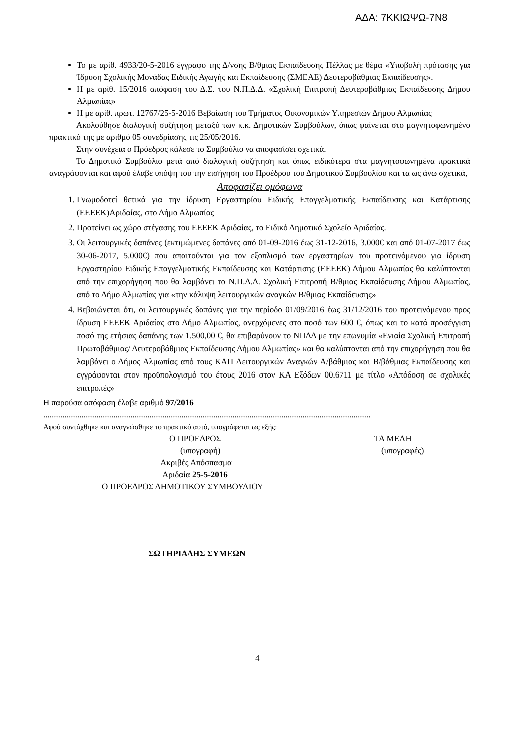ΑΔΑ: 7ΚΚΙΩΨΩ-7Ν8
Το με αρίθ. 4933/20-5-2016 έγγραφο της Δ/νσης Β/θμιας Εκπαίδευσης Πέλλας με θέμα «Υποβολή πρότασης για Ίδρυση Σχολικής Μονάδας Ειδικής Αγωγής και Εκπαίδευσης (ΣΜΕΑΕ) Δευτεροβάθμιας Εκπαίδευσης».
Η με αρίθ. 15/2016 απόφαση του Δ.Σ. του Ν.Π.Δ.Δ. «Σχολική Επιτροπή Δευτεροβάθμιας Εκπαίδευσης Δήμου Αλμωπίας»
Η με αρίθ. πρωτ. 12767/25-5-2016 Βεβαίωση του Τμήματος Οικονομικών Υπηρεσιών Δήμου Αλμωπίας
Ακολούθησε διαλογική συζήτηση μεταξύ των κ.κ. Δημοτικών Συμβούλων, όπως φαίνεται στο μαγνητοφωνημένο πρακτικό της με αριθμό 05 συνεδρίασης τις 25/05/2016.
Στην συνέχεια ο Πρόεδρος κάλεσε το Συμβούλιο να αποφασίσει σχετικά.
Το Δημοτικό Συμβούλιο μετά από διαλογική συζήτηση και όπως ειδικότερα στα μαγνητοφωνημένα πρακτικά αναγράφονται και αφού έλαβε υπόψη του την εισήγηση του Προέδρου του Δημοτικού Συμβουλίου και τα ως άνω σχετικά,
Αποφασίζει ομόφωνα
1. Γνωμοδοτεί θετικά για την ίδρυση Εργαστηρίου Ειδικής Επαγγελματικής Εκπαίδευσης και Κατάρτισης (ΕΕΕΕΚ)Αριδαίας, στο Δήμο Αλμωπίας
2. Προτείνει ως χώρο στέγασης του ΕΕΕΕΚ Αριδαίας, το Ειδικό Δημοτικό Σχολείο Αριδαίας.
3. Οι λειτουργικές δαπάνες (εκτιμώμενες δαπάνες από 01-09-2016 έως 31-12-2016, 3.000€ και από 01-07-2017 έως 30-06-2017, 5.000€) που απαιτούνται για τον εξοπλισμό των εργαστηρίων του προτεινόμενου για ίδρυση Εργαστηρίου Ειδικής Επαγγελματικής Εκπαίδευσης και Κατάρτισης (ΕΕΕΕΚ) Δήμου Αλμωπίας θα καλύπτονται από την επιχορήγηση που θα λαμβάνει το Ν.Π.Δ.Δ. Σχολική Επιτροπή Β/θμιας Εκπαίδευσης Δήμου Αλμωπίας, από το Δήμο Αλμωπίας για «την κάλυψη λειτουργικών αναγκών Β/θμιας Εκπαίδευσης»
4. Βεβαιώνεται ότι, οι λειτουργικές δαπάνες για την περίοδο 01/09/2016 έως 31/12/2016 του προτεινόμενου προς ίδρυση ΕΕΕΕΚ Αριδαίας στο Δήμο Αλμωπίας, ανερχόμενες στο ποσό των 600 €, όπως και το κατά προσέγγιση ποσό της ετήσιας δαπάνης των 1.500,00 €, θα επιβαρύνουν το ΝΠΔΔ με την επωνυμία «Ενιαία Σχολική Επιτροπή Πρωτοβάθμιας/ Δευτεροβάθμιας Εκπαίδευσης Δήμου Αλμωπίας» και θα καλύπτονται από την επιχορήγηση που θα λαμβάνει ο Δήμος Αλμωπίας από τους ΚΑΠ Λειτουργικών Αναγκών Α/βάθμιας και Β/βάθμιας Εκπαίδευσης και εγγράφονται στον προϋπολογισμό του έτους 2016 στον ΚΑ Εξόδων 00.6711 με τίτλο «Απόδοση σε σχολικές επιτροπές»
Η παρούσα απόφαση έλαβε αριθμό 97/2016
..........................................................................................................................................................
Αφού συντάχθηκε και αναγνώσθηκε το πρακτικό αυτό, υπογράφεται ως εξής:
Ο ΠΡΟΕΔΡΟΣ ΤΑ ΜΕΛΗ
(υπογραφή) (υπογραφές)
Ακριβές Απόσπασμα
Αριδαία 25-5-2016
Ο ΠΡΟΕΔΡΟΣ ΔΗΜΟΤΙΚΟΥ ΣΥΜΒΟΥΛΙΟΥ
ΣΩΤΗΡΙΑΔΗΣ ΣΥΜΕΩΝ
4